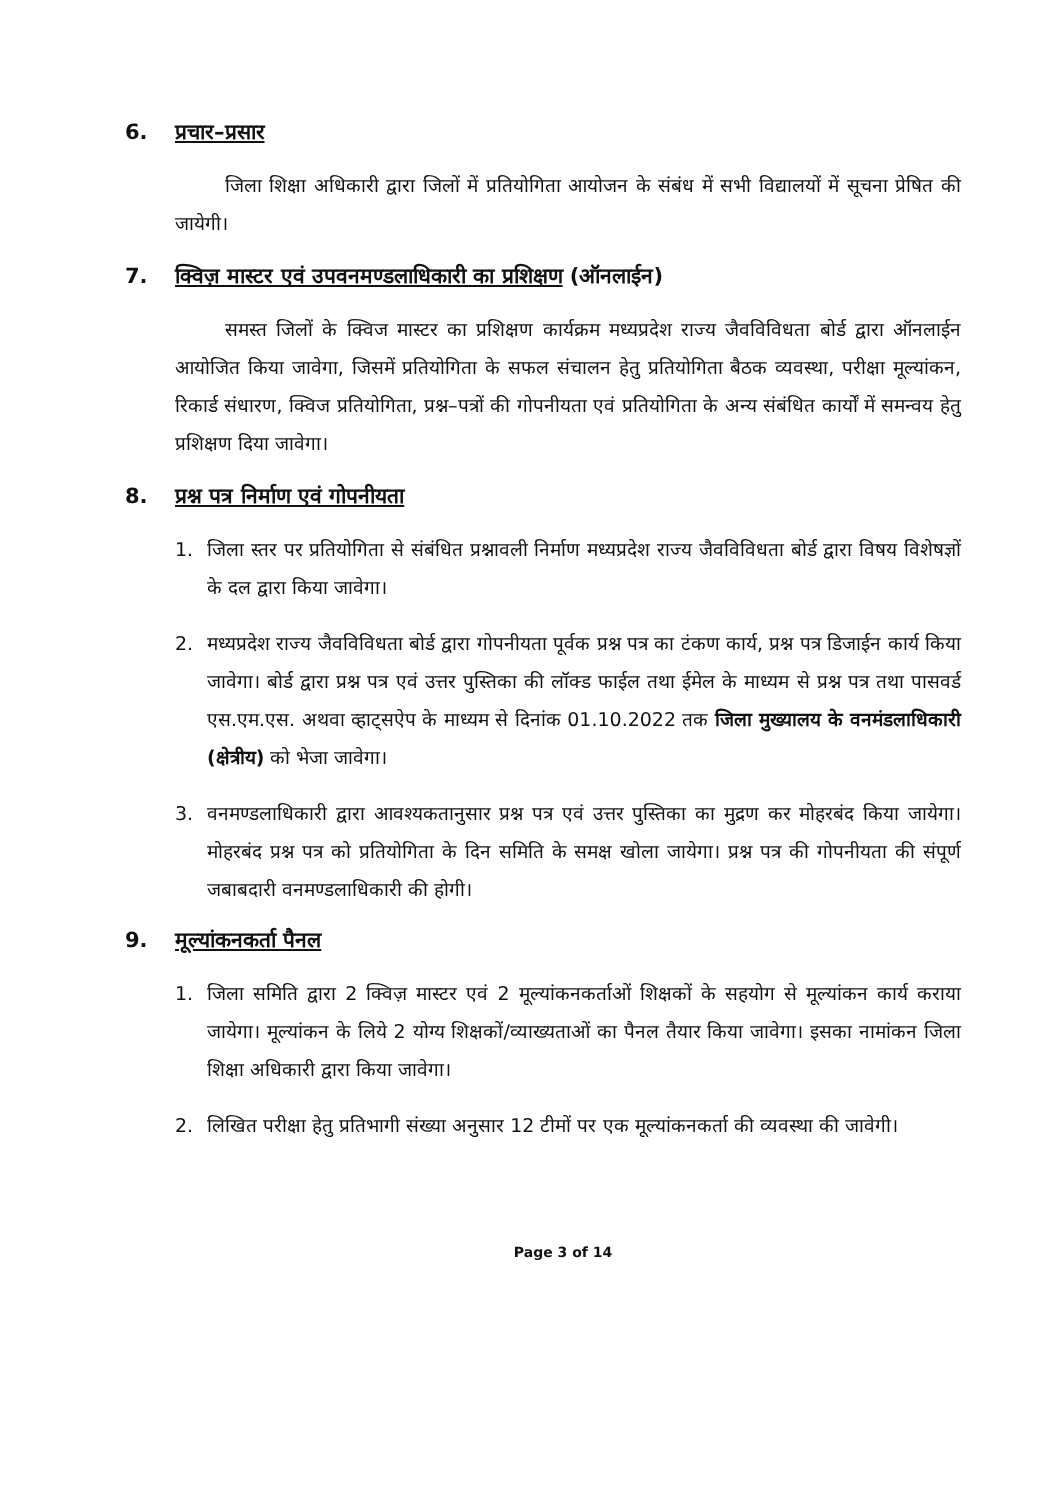6. प्रचार–प्रसार
जिला शिक्षा अधिकारी द्वारा जिलों में प्रतियोगिता आयोजन के संबंध में सभी विद्यालयों में सूचना प्रेषित की जायेगी।
7. क्विज़ मास्टर एवं उपवनमण्डलाधिकारी का प्रशिक्षण (ऑनलाईन)
समस्त जिलों के क्विज मास्टर का प्रशिक्षण कार्यक्रम मध्यप्रदेश राज्य जैवविविधता बोर्ड द्वारा ऑनलाईन आयोजित किया जावेगा, जिसमें प्रतियोगिता के सफल संचालन हेतु प्रतियोगिता बैठक व्यवस्था, परीक्षा मूल्यांकन, रिकार्ड संधारण, क्विज प्रतियोगिता, प्रश्न–पत्रों की गोपनीयता एवं प्रतियोगिता के अन्य संबंधित कार्यों में समन्वय हेतु प्रशिक्षण दिया जावेगा।
8. प्रश्न पत्र निर्माण एवं गोपनीयता
1. जिला स्तर पर प्रतियोगिता से संबंधित प्रश्नावली निर्माण मध्यप्रदेश राज्य जैवविविधता बोर्ड द्वारा विषय विशेषज्ञों के दल द्वारा किया जावेगा।
2. मध्यप्रदेश राज्य जैवविविधता बोर्ड द्वारा गोपनीयता पूर्वक प्रश्न पत्र का टंकण कार्य, प्रश्न पत्र डिजाईन कार्य किया जावेगा। बोर्ड द्वारा प्रश्न पत्र एवं उत्तर पुस्तिका की लॉक्ड फाईल तथा ईमेल के माध्यम से प्रश्न पत्र तथा पासवर्ड एस.एम.एस. अथवा व्हाट्सऐप के माध्यम से दिनांक 01.10.2022 तक जिला मुख्यालय के वनमंडलाधिकारी (क्षेत्रीय) को भेजा जावेगा।
3. वनमण्डलाधिकारी द्वारा आवश्यकतानुसार प्रश्न पत्र एवं उत्तर पुस्तिका का मुद्रण कर मोहरबंद किया जायेगा। मोहरबंद प्रश्न पत्र को प्रतियोगिता के दिन समिति के समक्ष खोला जायेगा। प्रश्न पत्र की गोपनीयता की संपूर्ण जबाबदारी वनमण्डलाधिकारी की होगी।
9. मूल्यांकनकर्ता पैनल
1. जिला समिति द्वारा 2 क्विज़ मास्टर एवं 2 मूल्यांकनकर्ताओं शिक्षकों के सहयोग से मूल्यांकन कार्य कराया जायेगा। मूल्यांकन के लिये 2 योग्य शिक्षकों/व्याख्यताओं का पैनल तैयार किया जावेगा। इसका नामांकन जिला शिक्षा अधिकारी द्वारा किया जावेगा।
2. लिखित परीक्षा हेतु प्रतिभागी संख्या अनुसार 12 टीमों पर एक मूल्यांकनकर्ता की व्यवस्था की जावेगी।
Page 3 of 14